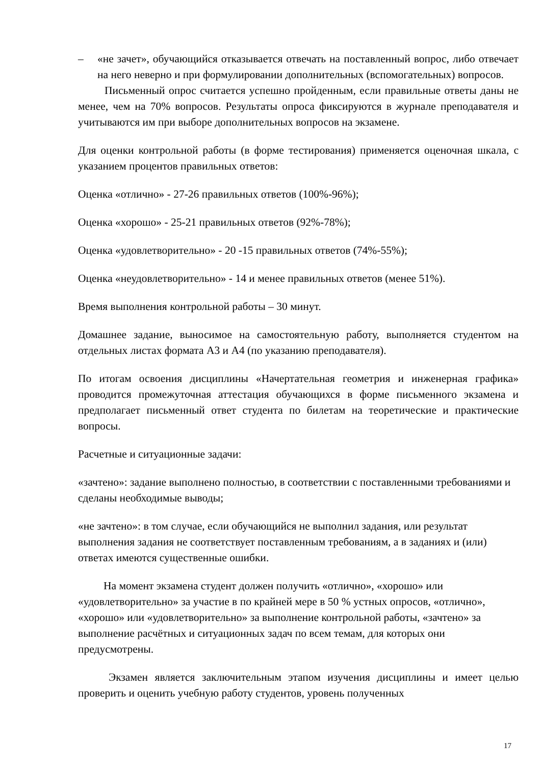– «не зачет», обучающийся отказывается отвечать на поставленный вопрос, либо отвечает на него неверно и при формулировании дополнительных (вспомогательных) вопросов.
Письменный опрос считается успешно пройденным, если правильные ответы даны не менее, чем на 70% вопросов. Результаты опроса фиксируются в журнале преподавателя и учитываются им при выборе дополнительных вопросов на экзамене.
Для оценки контрольной работы (в форме тестирования) применяется оценочная шкала, с указанием процентов правильных ответов:
Оценка «отлично» - 27-26 правильных ответов (100%-96%);
Оценка «хорошо» - 25-21 правильных ответов (92%-78%);
Оценка «удовлетворительно» - 20 -15 правильных ответов (74%-55%);
Оценка «неудовлетворительно» - 14 и менее правильных ответов (менее 51%).
Время выполнения контрольной работы – 30 минут.
Домашнее задание, выносимое на самостоятельную работу, выполняется студентом на отдельных листах формата А3 и А4 (по указанию преподавателя).
По итогам освоения дисциплины «Начертательная геометрия и инженерная графика» проводится промежуточная аттестация обучающихся в форме письменного экзамена и предполагает письменный ответ студента по билетам на теоретические и практические вопросы.
Расчетные и ситуационные задачи:
«зачтено»: задание выполнено полностью, в соответствии с поставленными требованиями и сделаны необходимые выводы;
«не зачтено»: в том случае, если обучающийся не выполнил задания, или результат выполнения задания не соответствует поставленным требованиям, а в заданиях и (или) ответах имеются существенные ошибки.
На момент экзамена студент должен получить «отлично», «хорошо» или «удовлетворительно» за участие в по крайней мере в 50 % устных опросов, «отлично», «хорошо» или «удовлетворительно» за выполнение контрольной работы, «зачтено» за выполнение расчётных и ситуационных задач по всем темам, для которых они предусмотрены.
Экзамен является заключительным этапом изучения дисциплины и имеет целью проверить и оценить учебную работу студентов, уровень полученных
17